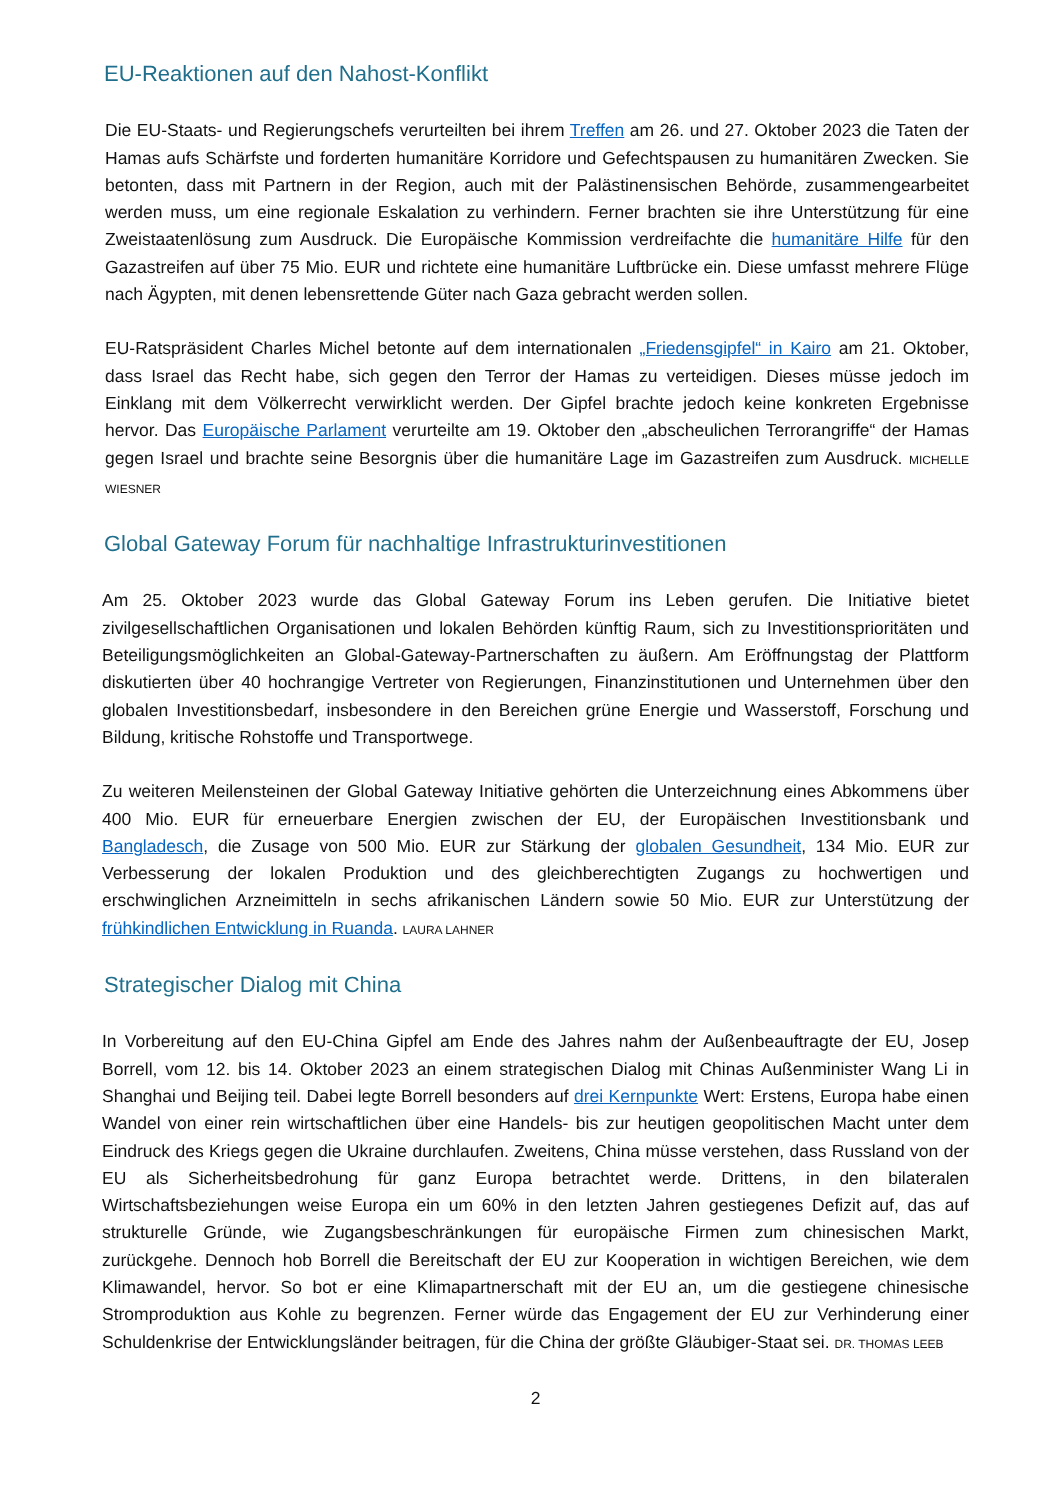EU-Reaktionen auf den Nahost-Konflikt
Die EU-Staats- und Regierungschefs verurteilten bei ihrem Treffen am 26. und 27. Oktober 2023 die Taten der Hamas aufs Schärfste und forderten humanitäre Korridore und Gefechtspausen zu humanitären Zwecken. Sie betonten, dass mit Partnern in der Region, auch mit der Palästinensischen Behörde, zusammengearbeitet werden muss, um eine regionale Eskalation zu verhindern. Ferner brachten sie ihre Unterstützung für eine Zweistaatenlösung zum Ausdruck. Die Europäische Kommission verdreifachte die humanitäre Hilfe für den Gazastreifen auf über 75 Mio. EUR und richtete eine humanitäre Luftbrücke ein. Diese umfasst mehrere Flüge nach Ägypten, mit denen lebensrettende Güter nach Gaza gebracht werden sollen.
EU-Ratspräsident Charles Michel betonte auf dem internationalen „Friedensgipfel“ in Kairo am 21. Oktober, dass Israel das Recht habe, sich gegen den Terror der Hamas zu verteidigen. Dieses müsse jedoch im Einklang mit dem Völkerrecht verwirklicht werden. Der Gipfel brachte jedoch keine konkreten Ergebnisse hervor. Das Europäische Parlament verurteilte am 19. Oktober den „abscheulichen Terrorangriffe“ der Hamas gegen Israel und brachte seine Besorgnis über die humanitäre Lage im Gazastreifen zum Ausdruck. MICHELLE WIESNER
Global Gateway Forum für nachhaltige Infrastrukturinvestitionen
Am 25. Oktober 2023 wurde das Global Gateway Forum ins Leben gerufen. Die Initiative bietet zivilgesellschaftlichen Organisationen und lokalen Behörden künftig Raum, sich zu Investitionsprioritäten und Beteiligungsmöglichkeiten an Global-Gateway-Partnerschaften zu äußern. Am Eröffnungstag der Plattform diskutierten über 40 hochrangige Vertreter von Regierungen, Finanzinstitutionen und Unternehmen über den globalen Investitionsbedarf, insbesondere in den Bereichen grüne Energie und Wasserstoff, Forschung und Bildung, kritische Rohstoffe und Transportwege.
Zu weiteren Meilensteinen der Global Gateway Initiative gehörten die Unterzeichnung eines Abkommens über 400 Mio. EUR für erneuerbare Energien zwischen der EU, der Europäischen Investitionsbank und Bangladesch, die Zusage von 500 Mio. EUR zur Stärkung der globalen Gesundheit, 134 Mio. EUR zur Verbesserung der lokalen Produktion und des gleichberechtigten Zugangs zu hochwertigen und erschwinglichen Arzneimitteln in sechs afrikanischen Ländern sowie 50 Mio. EUR zur Unterstützung der frühkindlichen Entwicklung in Ruanda. LAURA LAHNER
Strategischer Dialog mit China
In Vorbereitung auf den EU-China Gipfel am Ende des Jahres nahm der Außenbeauftragte der EU, Josep Borrell, vom 12. bis 14. Oktober 2023 an einem strategischen Dialog mit Chinas Außenminister Wang Li in Shanghai und Beijing teil. Dabei legte Borrell besonders auf drei Kernpunkte Wert: Erstens, Europa habe einen Wandel von einer rein wirtschaftlichen über eine Handels- bis zur heutigen geopolitischen Macht unter dem Eindruck des Kriegs gegen die Ukraine durchlaufen. Zweitens, China müsse verstehen, dass Russland von der EU als Sicherheitsbedrohung für ganz Europa betrachtet werde. Drittens, in den bilateralen Wirtschaftsbeziehungen weise Europa ein um 60% in den letzten Jahren gestiegenes Defizit auf, das auf strukturelle Gründe, wie Zugangsbeschränkungen für europäische Firmen zum chinesischen Markt, zurückgehe. Dennoch hob Borrell die Bereitschaft der EU zur Kooperation in wichtigen Bereichen, wie dem Klimawandel, hervor. So bot er eine Klimapartnerschaft mit der EU an, um die gestiegene chinesische Stromproduktion aus Kohle zu begrenzen. Ferner würde das Engagement der EU zur Verhinderung einer Schuldenkrise der Entwicklungsländer beitragen, für die China der größte Gläubiger-Staat sei. DR. THOMAS LEEB
2